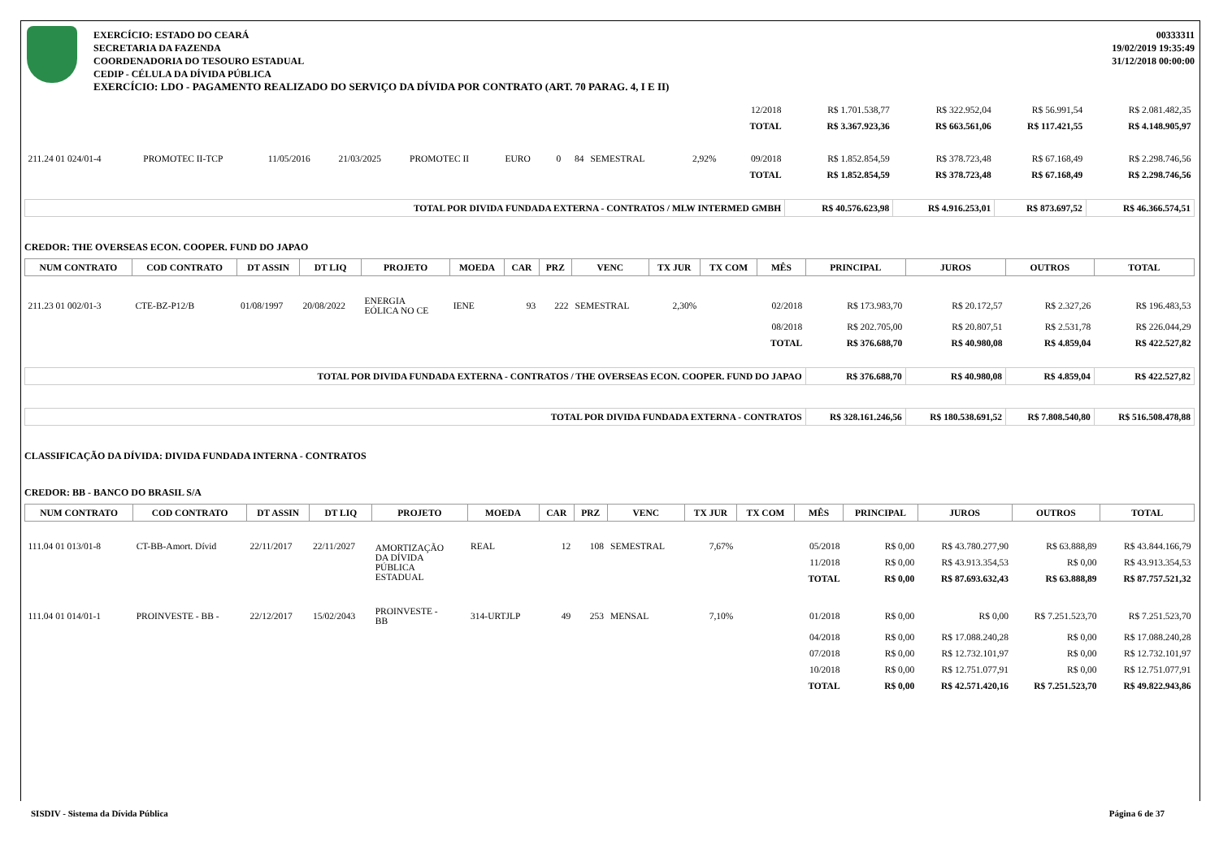EXERCÍCIO: ESTADO DO CEARÁ
SECRETARIA DA FAZENDA
COORDENADORIA DO TESOURO ESTADUAL
CEDIP - CÉLULA DA DÍVIDA PÚBLICA
00333311
19/02/2019 19:35:49
31/12/2018 00:00:00
EXERCÍCIO: LDO - PAGAMENTO REALIZADO DO SERVIÇO DA DÍVIDA POR CONTRATO (ART. 70 PARAG. 4, I E II)
| | | | | | | | | | | | 12/2018 | R$ 1.701.538,77 | R$ 322.952,04 | R$ 56.991,54 | R$ 2.081.482,35 |
| | | | | | | | | | | | TOTAL | R$ 3.367.923,36 | R$ 663.561,06 | R$ 117.421,55 | R$ 4.148.905,97 |
| 211.24 01 024/01-4 | PROMOTEC II-TCP | 11/05/2016 | 21/03/2025 | PROMOTEC II | EURO | 0 | 84 | SEMESTRAL | 2,92% | | 09/2018 | R$ 1.852.854,59 | R$ 378.723,48 | R$ 67.168,49 | R$ 2.298.746,56 |
| | | | | | | | | | | | TOTAL | R$ 1.852.854,59 | R$ 378.723,48 | R$ 67.168,49 | R$ 2.298.746,56 |
| TOTAL POR DIVIDA FUNDADA EXTERNA - CONTRATOS / MLW INTERMED GMBH | | | | | | | | | | | | R$ 40.576.623,98 | R$ 4.916.253,01 | R$ 873.697,52 | R$ 46.366.574,51 |
CREDOR: THE OVERSEAS ECON. COOPER. FUND DO JAPAO
| NUM CONTRATO | COD CONTRATO | DT ASSIN | DT LIQ | PROJETO | MOEDA | CAR | PRZ | VENC | TX JUR | TX COM | MÊS | PRINCIPAL | JUROS | OUTROS | TOTAL |
| --- | --- | --- | --- | --- | --- | --- | --- | --- | --- | --- | --- | --- | --- | --- | --- |
| 211.23 01 002/01-3 | CTE-BZ-P12/B | 01/08/1997 | 20/08/2022 | ENERGIA EÓLICA NO CE | IENE | 93 | 222 | SEMESTRAL | 2,30% | | 02/2018 | R$ 173.983,70 | R$ 20.172,57 | R$ 2.327,26 | R$ 196.483,53 |
| | | | | | | | | | | | 08/2018 | R$ 202.705,00 | R$ 20.807,51 | R$ 2.531,78 | R$ 226.044,29 |
| | | | | | | | | | | | TOTAL | R$ 376.688,70 | R$ 40.980,08 | R$ 4.859,04 | R$ 422.527,82 |
| TOTAL POR DIVIDA FUNDADA EXTERNA - CONTRATOS / THE OVERSEAS ECON. COOPER. FUND DO JAPAO | | | | | | | | | | | | R$ 376.688,70 | R$ 40.980,08 | R$ 4.859,04 | R$ 422.527,82 |
| TOTAL POR DIVIDA FUNDADA EXTERNA - CONTRATOS | | | | | | | | | | | | R$ 328.161.246,56 | R$ 180.538.691,52 | R$ 7.808.540,80 | R$ 516.508.478,88 |
CLASSIFICAÇÃO DA DÍVIDA: DIVIDA FUNDADA INTERNA - CONTRATOS
CREDOR: BB - BANCO DO BRASIL S/A
| NUM CONTRATO | COD CONTRATO | DT ASSIN | DT LIQ | PROJETO | MOEDA | CAR | PRZ | VENC | TX JUR | TX COM | MÊS | PRINCIPAL | JUROS | OUTROS | TOTAL |
| --- | --- | --- | --- | --- | --- | --- | --- | --- | --- | --- | --- | --- | --- | --- | --- |
| 111.04 01 013/01-8 | CT-BB-Amort. Dívid | 22/11/2017 | 22/11/2027 | AMORTIZAÇÃO DA DÍVIDA PÚBLICA ESTADUAL | REAL | 12 | 108 | SEMESTRAL | 7,67% | | 05/2018 | R$ 0,00 | R$ 43.780.277,90 | R$ 63.888,89 | R$ 43.844.166,79 |
| | | | | | | | | | | | 11/2018 | R$ 0,00 | R$ 43.913.354,53 | R$ 0,00 | R$ 43.913.354,53 |
| | | | | | | | | | | | TOTAL | R$ 0,00 | R$ 87.693.632,43 | R$ 63.888,89 | R$ 87.757.521,32 |
| 111.04 01 014/01-1 | PROINVESTE - BB - | 22/12/2017 | 15/02/2043 | PROINVESTE - BB | 314-URTJLP | 49 | 253 | MENSAL | 7,10% | | 01/2018 | R$ 0,00 | R$ 0,00 | R$ 7.251.523,70 | R$ 7.251.523,70 |
| | | | | | | | | | | | 04/2018 | R$ 0,00 | R$ 17.088.240,28 | R$ 0,00 | R$ 17.088.240,28 |
| | | | | | | | | | | | 07/2018 | R$ 0,00 | R$ 12.732.101,97 | R$ 0,00 | R$ 12.732.101,97 |
| | | | | | | | | | | | 10/2018 | R$ 0,00 | R$ 12.751.077,91 | R$ 0,00 | R$ 12.751.077,91 |
| | | | | | | | | | | | TOTAL | R$ 0,00 | R$ 42.571.420,16 | R$ 7.251.523,70 | R$ 49.822.943,86 |
SISDIV - Sistema da Dívida Pública Página 6 de 37